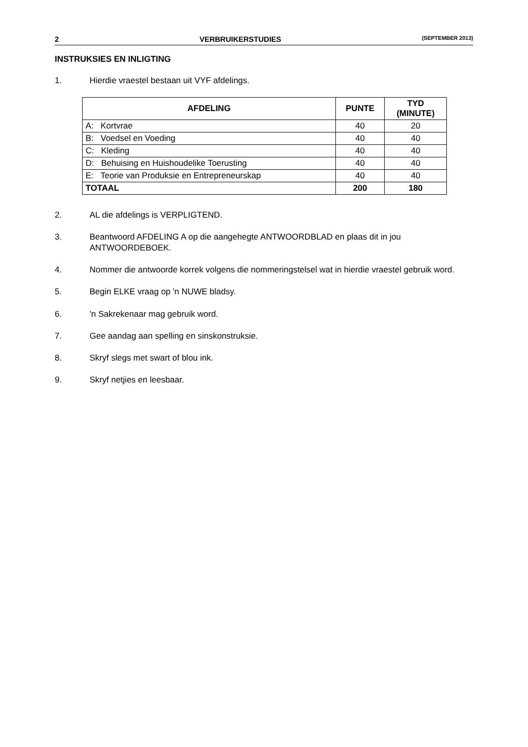2 VERBRUIKERSTUDIES (SEPTEMBER 2013)
INSTRUKSIES EN INLIGTING
1. Hierdie vraestel bestaan uit VYF afdelings.
| AFDELING | PUNTE | TYD (MINUTE) |
| --- | --- | --- |
| A: Kortvrae | 40 | 20 |
| B: Voedsel en Voeding | 40 | 40 |
| C: Kleding | 40 | 40 |
| D: Behuising en Huishoudelike Toerusting | 40 | 40 |
| E: Teorie van Produksie en Entrepreneurskap | 40 | 40 |
| TOTAAL | 200 | 180 |
2. AL die afdelings is VERPLIGTEND.
3. Beantwoord AFDELING A op die aangehegte ANTWOORDBLAD en plaas dit in jou ANTWOORDEBOEK.
4. Nommer die antwoorde korrek volgens die nommeringstelsel wat in hierdie vraestel gebruik word.
5. Begin ELKE vraag op 'n NUWE bladsy.
6. 'n Sakrekenaar mag gebruik word.
7. Gee aandag aan spelling en sinskonstruksie.
8. Skryf slegs met swart of blou ink.
9. Skryf netjies en leesbaar.